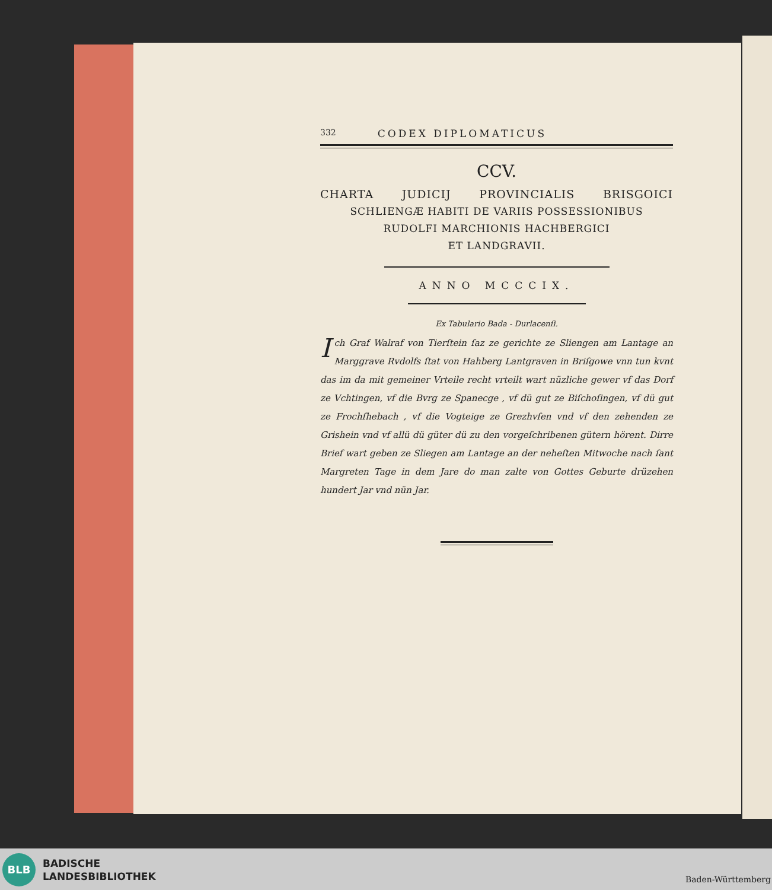332 CODEX DIPLOMATICUS
CCV.
CHARTA JUDICIJ PROVINCIALIS BRISGOICI
SCHLIENGÆ HABITI DE VARIIS POSSESSIONIBUS
RUDOLFI MARCHIONIS HACHBERGICI
ET LANDGRAVII.
ANNO MCCCIX.
Ex Tabulario Bada - Durlacenſi.
Ich Graf Walraf von Tierſtein ſaz ze gerichte ze Sliengen am Lantage an Marggrave Rvdolfs ſtat von Hahberg Lantgraven in Briſgowe vnn tun kvnt das im da mit gemeiner Vrteile recht vrteilt wart nüzliche gewer vf das Dorf ze Vchtingen, vf die Bvrg ze Spanecge , vf dü gut ze Biſchoſingen, vf dü gut ze Frochſhebach , vf die Vogteige ze Grezhvſen vnd vf den zehenden ze Grishein vnd vf allü dü güter dü zu den vorgeſchribenen gütern hörent. Dirre Brief wart geben ze Sliegen am Lantage an der neheſten Mitwoche nach ſant Margreten Tage in dem Jare do man zalte von Gottes Geburte drüzehen hundert Jar vnd nün Jar.
BLB
BADISCHE
LANDESBIBLIOTHEK
Baden-Württemberg